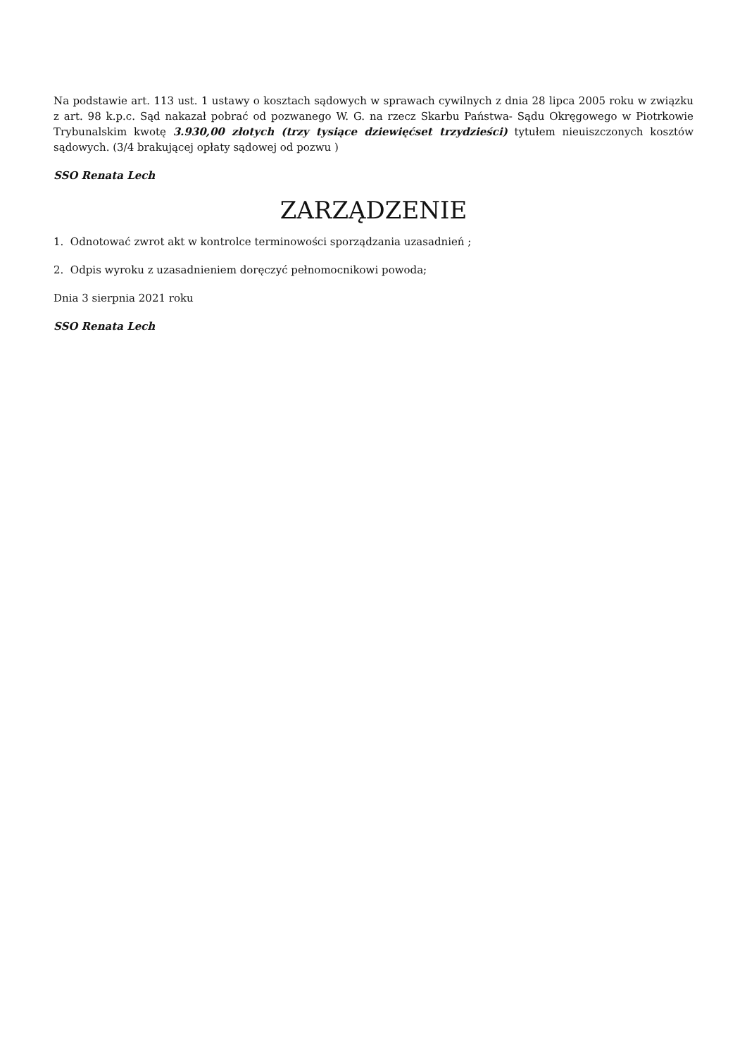Na podstawie art. 113 ust. 1 ustawy o kosztach sądowych w sprawach cywilnych z dnia 28 lipca 2005 roku w związku z art. 98 k.p.c. Sąd nakazał pobrać od pozwanego W. G. na rzecz Skarbu Państwa- Sądu Okręgowego w Piotrkowie Trybunalskim kwotę 3.930,00 złotych (trzy tysiące dziewięćset trzydzieści) tytułem nieuiszczonych kosztów sądowych. (3/4 brakującej opłaty sądowej od pozwu )
SSO Renata Lech
ZARZĄDZENIE
1. Odnotować zwrot akt w kontrolce terminowości sporządzania uzasadnień ;
2. Odpis wyroku z uzasadnieniem doręczyć pełnomocnikowi powoda;
Dnia 3 sierpnia 2021 roku
SSO Renata Lech